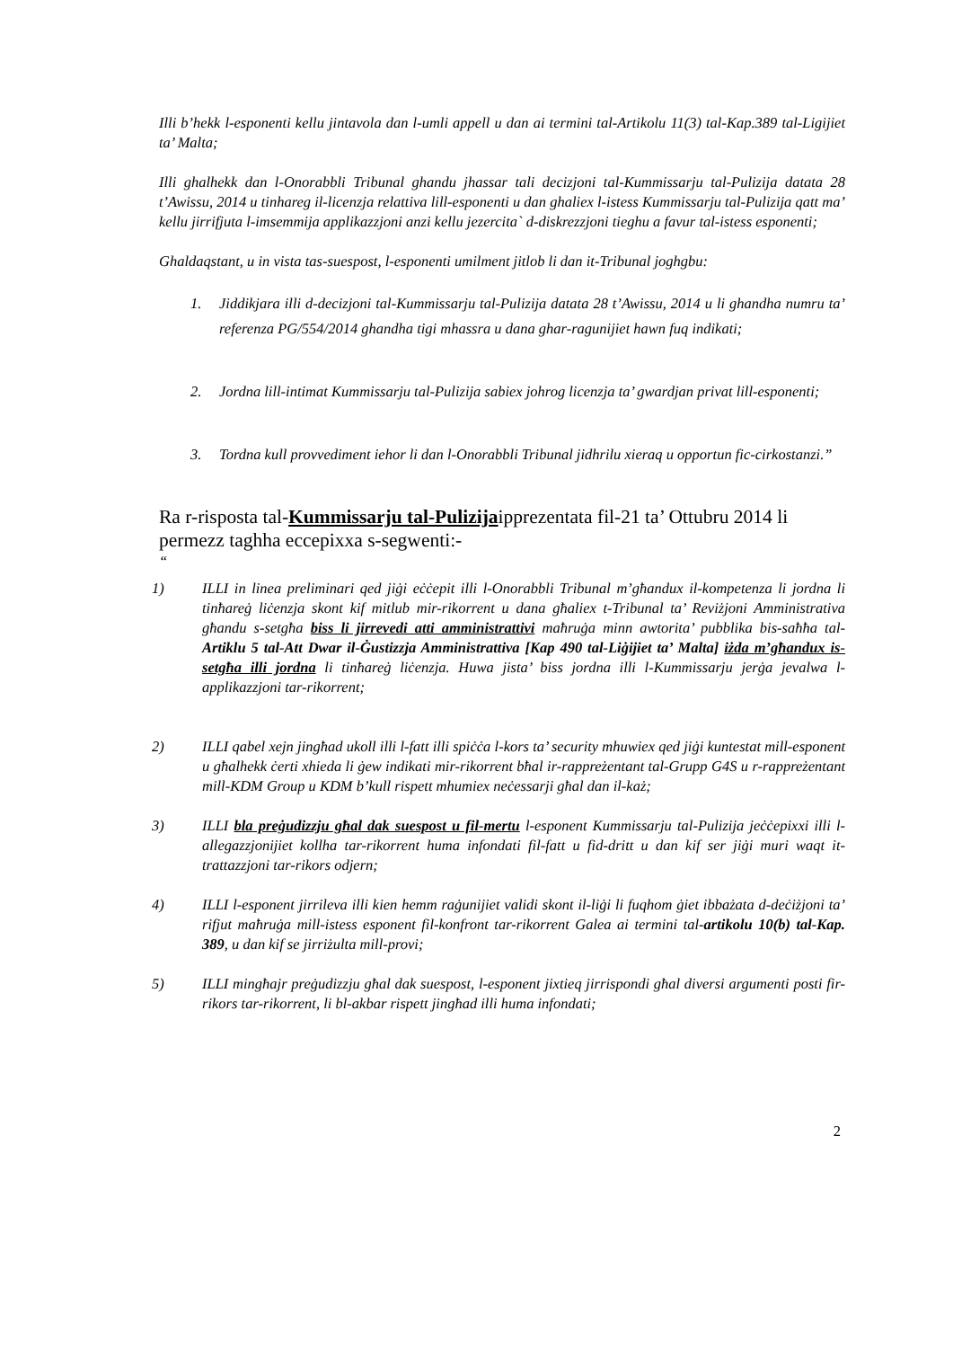Illi b’hekk l-esponenti kellu jintavola dan l-umli appell u dan ai termini tal-Artikolu 11(3) tal-Kap.389 tal-Ligijiet ta’ Malta;
Illi ghalhekk dan l-Onorabbli Tribunal ghandu jhassar tali decizjoni tal-Kummissarju tal-Pulizija datata 28 t’Awissu, 2014 u tinhareg il-licenzja relattiva lill-esponenti u dan ghaliex l-istess Kummissarju tal-Pulizija qatt ma’ kellu jirrifjuta l-imsemmija applikazzjoni anzi kellu jezercita` d-diskrezzjoni tieghu a favur tal-istess esponenti;
Ghaldaqstant, u in vista tas-suespost, l-esponenti umilment jitlob li dan it-Tribunal joghgbu:
1. Jiddikjara illi d-decizjoni tal-Kummissarju tal-Pulizija datata 28 t’Awissu, 2014 u li ghandha numru ta’ referenza PG/554/2014 ghandha tigi mhassra u dana ghar-ragunijiet hawn fuq indikati;
2. Jordna lill-intimat Kummissarju tal-Pulizija sabiex johrog licenzja ta’ gwardjan privat lill-esponenti;
3. Tordna kull provvediment iehor li dan l-Onorabbli Tribunal jidhrilu xieraq u opportun fic-cirkostanzi.”
Ra r-risposta tal-Kummissarju tal-Pulizijaipprezentata fil-21 ta’ Ottubru 2014 li permezz taghha eccepixxa s-segwenti:-
“
1) ILLI in linea preliminari qed jiġi eċċepit illi l-Onorabbli Tribunal m’għandux il-kompetenza li jordna li tinħareġ liċenzja skont kif mitlub mir-rikorrent u dana għaliex t-Tribunal ta’ Reviżjoni Amministrativa għandu s-setgħa biss li jirrevedi atti amministrattivi maħruġa minn awtorita’ pubblika bis-saħħa tal-Artiklu 5 tal-Att Dwar il-Ġustizzja Amministrattiva [Kap 490 tal-Liġijiet ta’ Malta] iżda m’għandux is-setgħa illi jordna li tinħareġ liċenzja. Huwa jista’ biss jordna illi l-Kummissarju jerġa jevalwa l-applikazzjoni tar-rikorrent;
2) ILLI qabel xejn jingħad ukoll illi l-fatt illi spiċċa l-kors ta’ security mhuwiex qed jiġi kuntestat mill-esponent u għalhekk ċerti xhieda li ġew indikati mir-rikorrent bħal ir-rappreżentant tal-Grupp G4S u r-rappreżentant mill-KDM Group u KDM b’kull rispett mhumiex neċessarji għal dan il-każ;
3) ILLI bla preġudizzju għal dak suespost u fil-mertu l-esponent Kummissarju tal-Pulizija jeċċepixxi illi l-allegazzjonijiet kollha tar-rikorrent huma infondati fil-fatt u fid-dritt u dan kif ser jiġi muri waqt it-trattazzjoni tar-rikors odjern;
4) ILLI l-esponent jirrileva illi kien hemm raġunijiet validi skont il-liġi li fuqhom ġiet ibbażata d-deċiżjoni ta’ rifjut maħruġa mill-istess esponent fil-konfront tar-rikorrent Galea ai termini tal-artikolu 10(b) tal-Kap. 389, u dan kif se jirriżulta mill-provi;
5) ILLI mingħajr preġudizzju għal dak suespost, l-esponent jixtieq jirrispondi għal diversi argumenti posti fir-rikors tar-rikorrent, li bl-akbar rispett jingħad illi huma infondati;
2